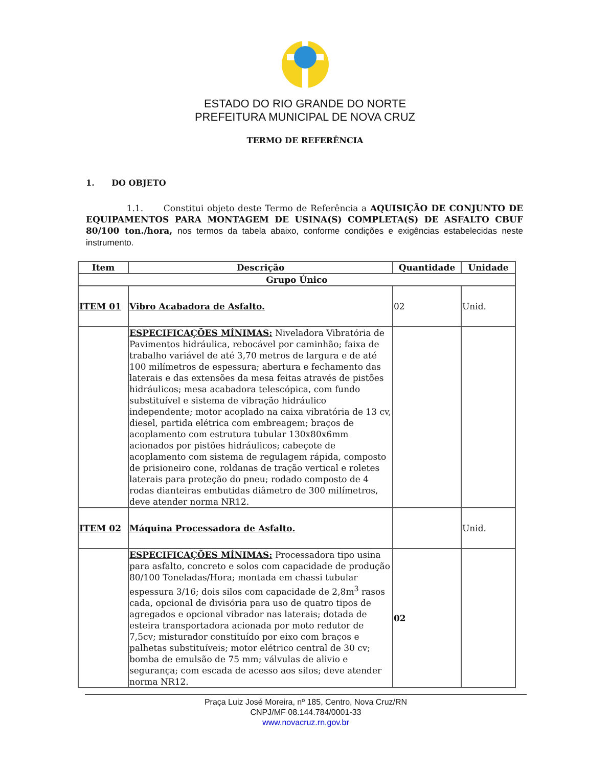ESTADO DO RIO GRANDE DO NORTE
PREFEITURA MUNICIPAL DE NOVA CRUZ
TERMO DE REFERÊNCIA
1. DO OBJETO
1.1. Constitui objeto deste Termo de Referência a AQUISIÇÃO DE CONJUNTO DE EQUIPAMENTOS PARA MONTAGEM DE USINA(S) COMPLETA(S) DE ASFALTO CBUF 80/100 ton./hora, nos termos da tabela abaixo, conforme condições e exigências estabelecidas neste instrumento.
| Item | Descrição | Quantidade | Unidade |
| --- | --- | --- | --- |
| Grupo Único | | | |
| ITEM 01 | Vibro Acabadora de Asfalto. | 02 | Unid. |
| | ESPECIFICAÇÕES MÍNIMAS: Niveladora Vibratória de Pavimentos hidráulica, rebocável por caminhão; faixa de trabalho variável de até 3,70 metros de largura e de até 100 milímetros de espessura; abertura e fechamento das laterais e das extensões da mesa feitas através de pistões hidráulicos; mesa acabadora telescópica, com fundo substituível e sistema de vibração hidráulico independente; motor acoplado na caixa vibratória de 13 cv, diesel, partida elétrica com embreagem; braços de acoplamento com estrutura tubular 130x80x6mm acionados por pistões hidráulicos; cabeçote de acoplamento com sistema de regulagem rápida, composto de prisioneiro cone, roldanas de tração vertical e roletes laterais para proteção do pneu; rodado composto de 4 rodas dianteiras embutidas diâmetro de 300 milímetros, deve atender norma NR12. | | |
| ITEM 02 | Máquina Processadora de Asfalto. | | Unid. |
| | ESPECIFICAÇÕES MÍNIMAS: Processadora tipo usina para asfalto, concreto e solos com capacidade de produção 80/100 Toneladas/Hora; montada em chassi tubular espessura 3/16; dois silos com capacidade de 2,8m<sup>3</sup> rasos cada, opcional de divisória para uso de quatro tipos de agregados e opcional vibrador nas laterais; dotada de esteira transportadora acionada por moto redutor de 7,5cv; misturador constituído por eixo com braços e palhetas substituíveis; motor elétrico central de 30 cv; bomba de emulsão de 75 mm; válvulas de alivio e segurança; com escada de acesso aos silos; deve atender norma NR12. | 02 | |
Praça Luiz José Moreira, nº 185, Centro, Nova Cruz/RN
CNPJ/MF 08.144.784/0001-33
www.novacruz.rn.gov.br